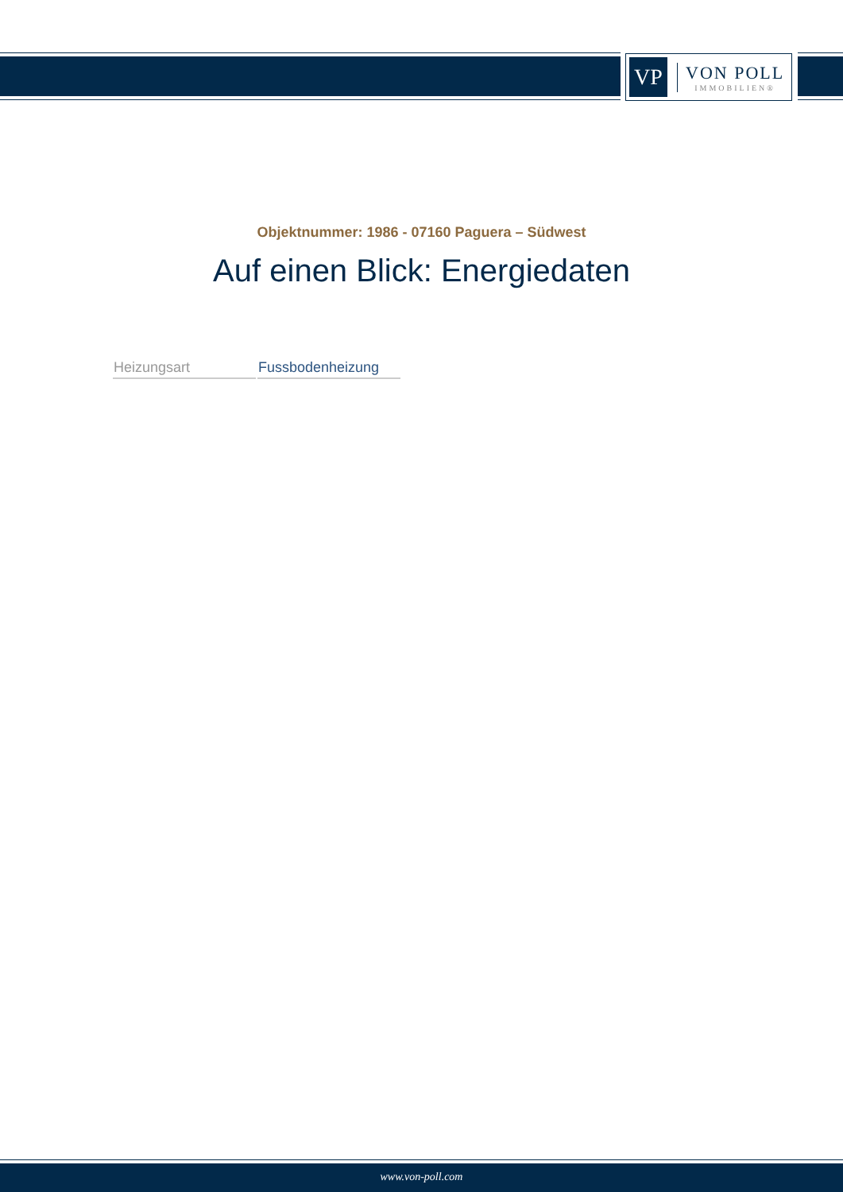VP
VON POLL
IMMOBILIEN®
Objektnummer: 1986 - 07160 Paguera – Südwest
Auf einen Blick: Energiedaten
| Heizungsart | Fussbodenheizung |
www.von-poll.com